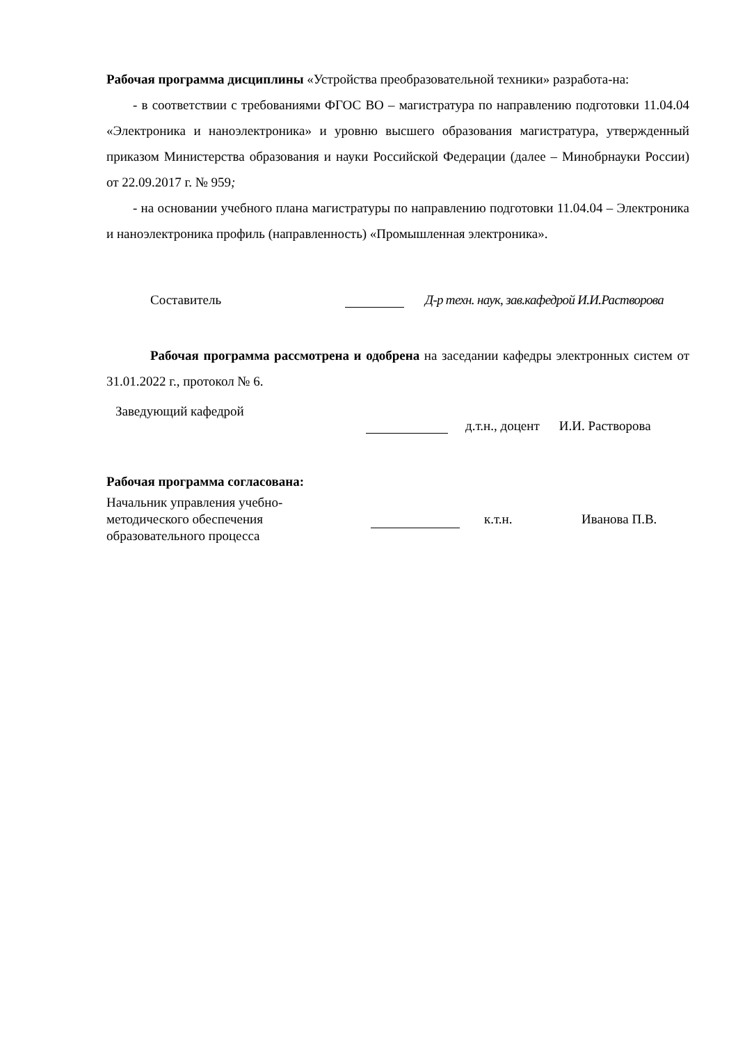Рабочая программа дисциплины «Устройства преобразовательной техники» разработа-на:
- в соответствии с требованиями ФГОС ВО – магистратура по направлению подготовки 11.04.04 «Электроника и наноэлектроника» и уровню высшего образования магистратура, утвержденный приказом Министерства образования и науки Российской Федерации (далее – Минобрнауки России) от 22.09.2017 г. № 959;
- на основании учебного плана магистратуры по направлению подготовки 11.04.04 – Электроника и наноэлектроника профиль (направленность) «Промышленная электроника».
Составитель Д-р техн. наук, зав.кафедрой И.И.Растворова
Рабочая программа рассмотрена и одобрена на заседании кафедры электронных систем от 31.01.2022 г., протокол № 6.
Заведующий кафедрой д.т.н., доцент И.И. Растворова
Рабочая программа согласована:
Начальник управления учебно-
методического обеспечения
образовательного процесса к.т.н. Иванова П.В.